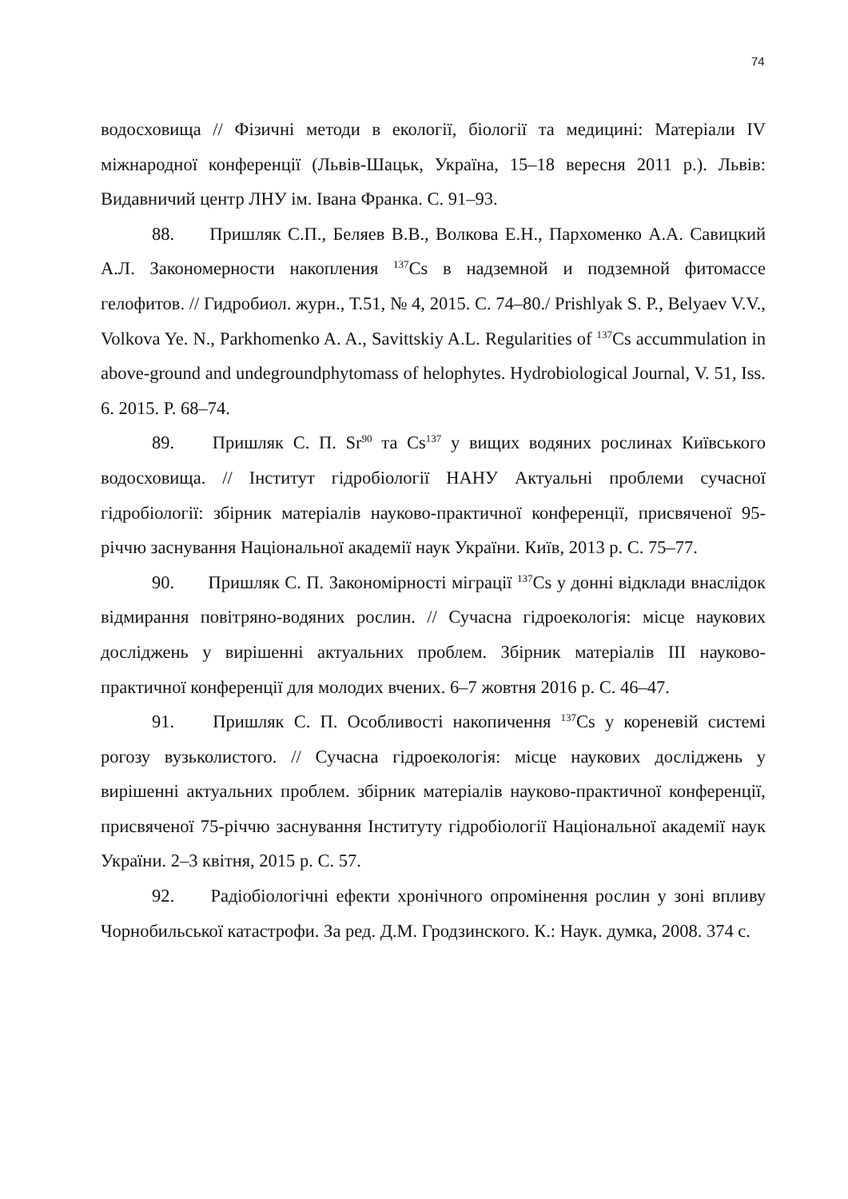74
водосховища // Фізичні методи в екології, біології та медицині: Матеріали IV міжнародної конференції (Львів-Шацьк, Україна, 15–18 вересня 2011 р.). Львів: Видавничий центр ЛНУ ім. Івана Франка. С. 91–93.
88. Пришляк С.П., Беляев В.В., Волкова Е.Н., Пархоменко А.А. Савицкий А.Л. Закономерности накопления <sup>137</sup>Cs в надземной и подземной фитомассе гелофитов. // Гидробиол. журн., Т.51, № 4, 2015. С. 74–80./ Prishlyak S. P., Belyaev V.V., Volkova Ye. N., Parkhomenko A. A., Savittskiy A.L. Regularities of <sup>137</sup>Cs accummulation in above-ground and undegroundphytomass of helophytes. Hydrobiological Journal, V. 51, Iss. 6. 2015. P. 68–74.
89. Пришляк С. П. Sr<sup>90</sup> та Cs<sup>137</sup> у вищих водяних рослинах Київського водосховища. // Інститут гідробіології НАНУ Актуальні проблеми сучасної гідробіології: збірник матеріалів науково-практичної конференції, присвяченої 95-річчю заснування Національної академії наук України. Київ, 2013 р. С. 75–77.
90. Пришляк С. П. Закономірності міграції <sup>137</sup>Cs у донні відклади внаслідок відмирання повітряно-водяних рослин. // Сучасна гідроекологія: місце наукових досліджень у вирішенні актуальних проблем. Збірник матеріалів III науково-практичної конференції для молодих вчених. 6–7 жовтня 2016 р. С. 46–47.
91. Пришляк С. П. Особливості накопичення <sup>137</sup>Cs у кореневій системі рогозу вузьколистого. // Сучасна гідроекологія: місце наукових досліджень у вирішенні актуальних проблем. збірник матеріалів науково-практичної конференції, присвяченої 75-річчю заснування Інституту гідробіології Національної академії наук України. 2–3 квітня, 2015 р. С. 57.
92. Радіобіологічні ефекти хронічного опромінення рослин у зоні впливу Чорнобильської катастрофи. За ред. Д.М. Гродзинского. К.: Наук. думка, 2008. 374 с.